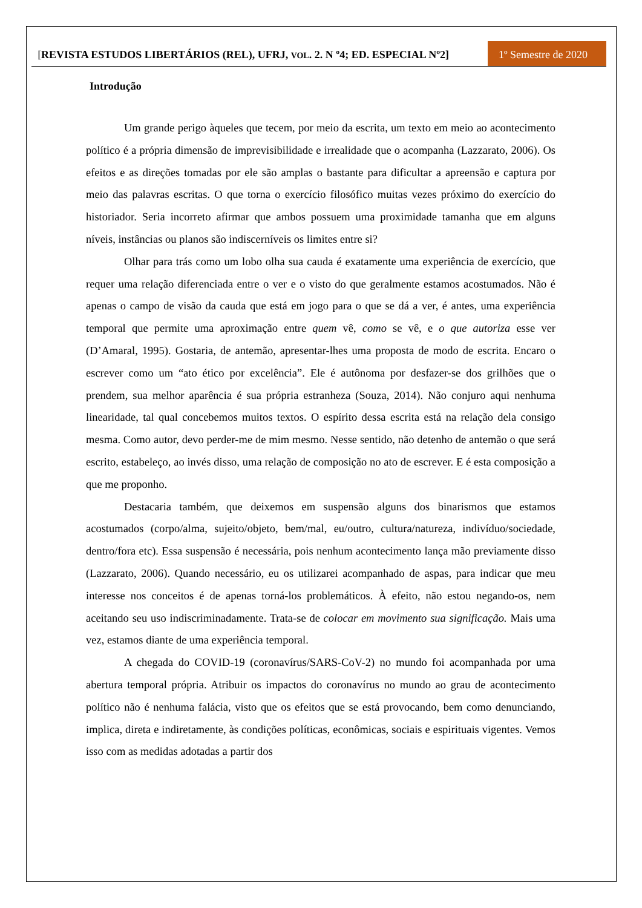[REVISTA ESTUDOS LIBERTÁRIOS (REL), UFRJ, VOL. 2. N º4; ED. ESPECIAL Nº2]
1º Semestre de 2020
Introdução
Um grande perigo àqueles que tecem, por meio da escrita, um texto em meio ao acontecimento político é a própria dimensão de imprevisibilidade e irrealidade que o acompanha (Lazzarato, 2006). Os efeitos e as direções tomadas por ele são amplas o bastante para dificultar a apreensão e captura por meio das palavras escritas. O que torna o exercício filosófico muitas vezes próximo do exercício do historiador. Seria incorreto afirmar que ambos possuem uma proximidade tamanha que em alguns níveis, instâncias ou planos são indiscerníveis os limites entre si?
Olhar para trás como um lobo olha sua cauda é exatamente uma experiência de exercício, que requer uma relação diferenciada entre o ver e o visto do que geralmente estamos acostumados. Não é apenas o campo de visão da cauda que está em jogo para o que se dá a ver, é antes, uma experiência temporal que permite uma aproximação entre quem vê, como se vê, e o que autoriza esse ver (D’Amaral, 1995). Gostaria, de antemão, apresentar-lhes uma proposta de modo de escrita. Encaro o escrever como um “ato ético por excelência”. Ele é autônoma por desfazer-se dos grilhões que o prendem, sua melhor aparência é sua própria estranheza (Souza, 2014). Não conjuro aqui nenhuma linearidade, tal qual concebemos muitos textos. O espírito dessa escrita está na relação dela consigo mesma. Como autor, devo perder-me de mim mesmo. Nesse sentido, não detenho de antemão o que será escrito, estabeleço, ao invés disso, uma relação de composição no ato de escrever. E é esta composição a que me proponho.
Destacaria também, que deixemos em suspensão alguns dos binarismos que estamos acostumados (corpo/alma, sujeito/objeto, bem/mal, eu/outro, cultura/natureza, indivíduo/sociedade, dentro/fora etc). Essa suspensão é necessária, pois nenhum acontecimento lança mão previamente disso (Lazzarato, 2006). Quando necessário, eu os utilizarei acompanhado de aspas, para indicar que meu interesse nos conceitos é de apenas torná-los problemáticos. À efeito, não estou negando-os, nem aceitando seu uso indiscriminadamente. Trata-se de colocar em movimento sua significação. Mais uma vez, estamos diante de uma experiência temporal.
A chegada do COVID-19 (coronavírus/SARS-CoV-2) no mundo foi acompanhada por uma abertura temporal própria. Atribuir os impactos do coronavírus no mundo ao grau de acontecimento político não é nenhuma falácia, visto que os efeitos que se está provocando, bem como denunciando, implica, direta e indiretamente, às condições políticas, econômicas, sociais e espirituais vigentes. Vemos isso com as medidas adotadas a partir dos